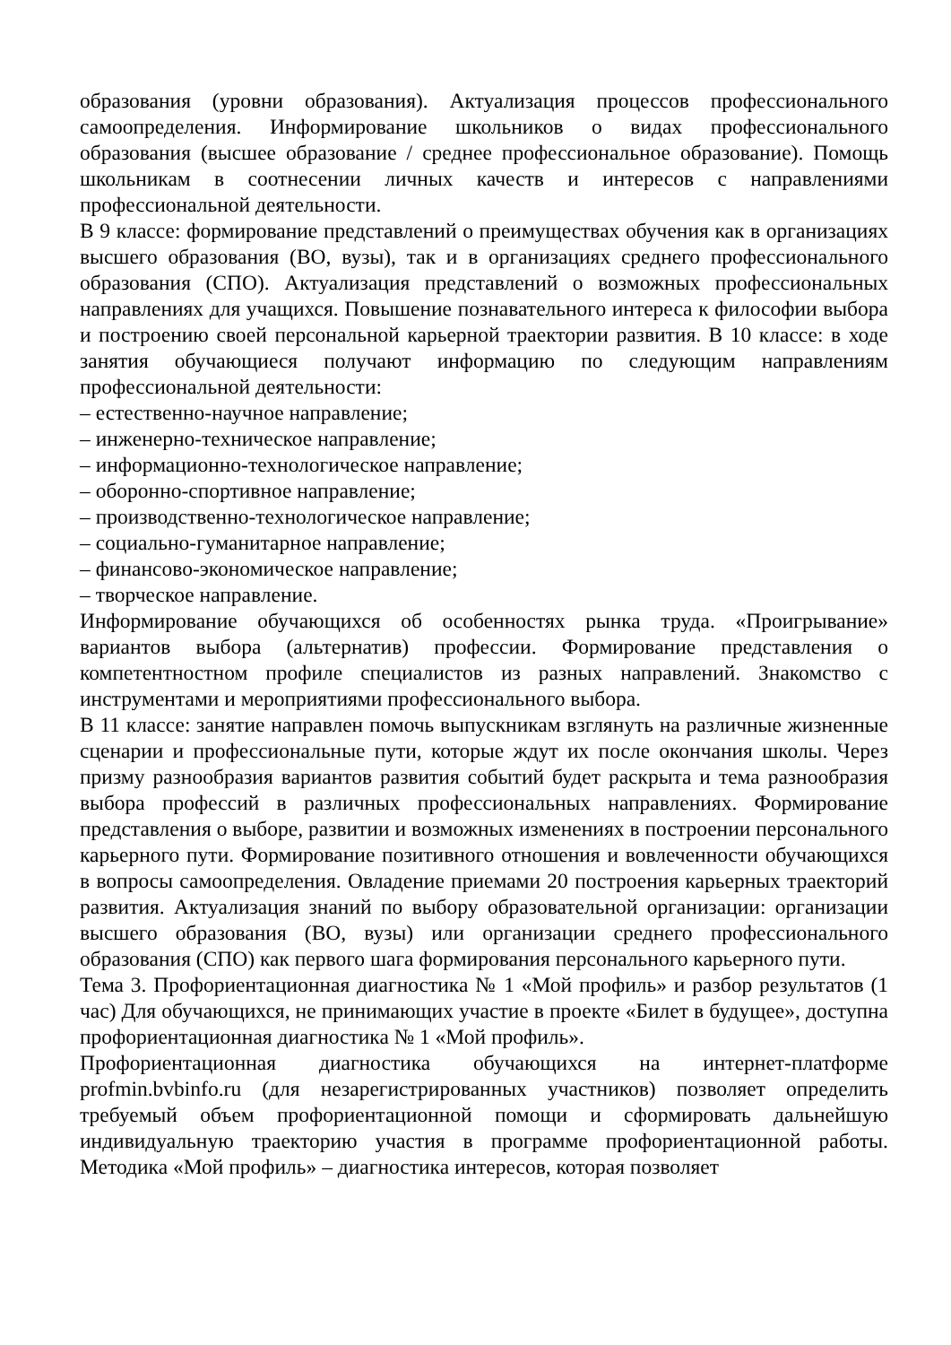образования (уровни образования). Актуализация процессов профессионального самоопределения. Информирование школьников о видах профессионального образования (высшее образование / среднее профессиональное образование). Помощь школьникам в соотнесении личных качеств и интересов с направлениями профессиональной деятельности.
В 9 классе: формирование представлений о преимуществах обучения как в организациях высшего образования (ВО, вузы), так и в организациях среднего профессионального образования (СПО). Актуализация представлений о возможных профессиональных направлениях для учащихся. Повышение познавательного интереса к философии выбора и построению своей персональной карьерной траектории развития. В 10 классе: в ходе занятия обучающиеся получают информацию по следующим направлениям профессиональной деятельности:
– естественно-научное направление;
– инженерно-техническое направление;
– информационно-технологическое направление;
– оборонно-спортивное направление;
– производственно-технологическое направление;
– социально-гуманитарное направление;
– финансово-экономическое направление;
– творческое направление.
Информирование обучающихся об особенностях рынка труда. «Проигрывание» вариантов выбора (альтернатив) профессии. Формирование представления о компетентностном профиле специалистов из разных направлений. Знакомство с инструментами и мероприятиями профессионального выбора.
В 11 классе: занятие направлен помочь выпускникам взглянуть на различные жизненные сценарии и профессиональные пути, которые ждут их после окончания школы. Через призму разнообразия вариантов развития событий будет раскрыта и тема разнообразия выбора профессий в различных профессиональных направлениях. Формирование представления о выборе, развитии и возможных изменениях в построении персонального карьерного пути. Формирование позитивного отношения и вовлеченности обучающихся в вопросы самоопределения. Овладение приемами 20 построения карьерных траекторий развития. Актуализация знаний по выбору образовательной организации: организации высшего образования (ВО, вузы) или организации среднего профессионального образования (СПО) как первого шага формирования персонального карьерного пути.
Тема 3. Профориентационная диагностика № 1 «Мой профиль» и разбор результатов (1 час) Для обучающихся, не принимающих участие в проекте «Билет в будущее», доступна профориентационная диагностика № 1 «Мой профиль».
Профориентационная диагностика обучающихся на интернет-платформе profmin.bvbinfo.ru (для незарегистрированных участников) позволяет определить требуемый объем профориентационной помощи и сформировать дальнейшую индивидуальную траекторию участия в программе профориентационной работы. Методика «Мой профиль» – диагностика интересов, которая позволяет